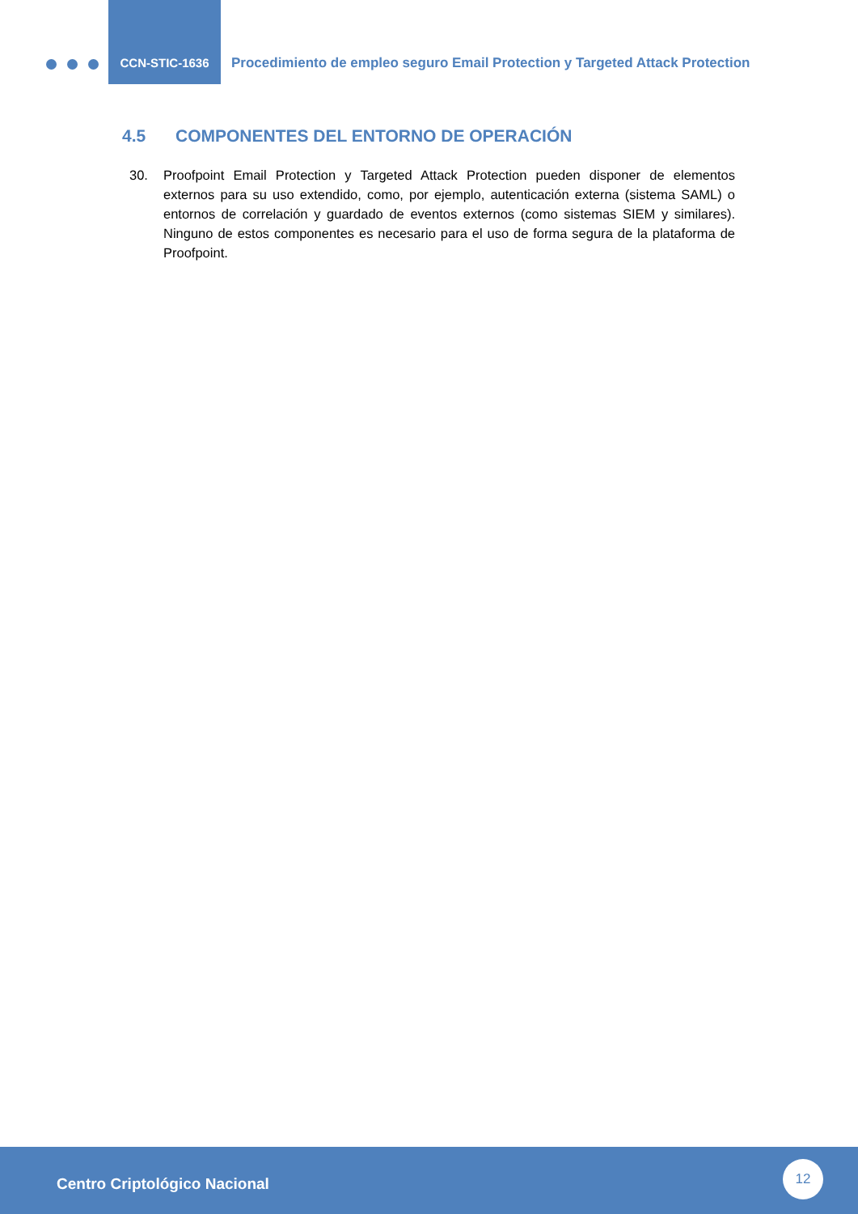CCN-STIC-1636
Procedimiento de empleo seguro Email Protection y Targeted Attack Protection
4.5 COMPONENTES DEL ENTORNO DE OPERACIÓN
30. Proofpoint Email Protection y Targeted Attack Protection pueden disponer de elementos externos para su uso extendido, como, por ejemplo, autenticación externa (sistema SAML) o entornos de correlación y guardado de eventos externos (como sistemas SIEM y similares). Ninguno de estos componentes es necesario para el uso de forma segura de la plataforma de Proofpoint.
Centro Criptológico Nacional
12